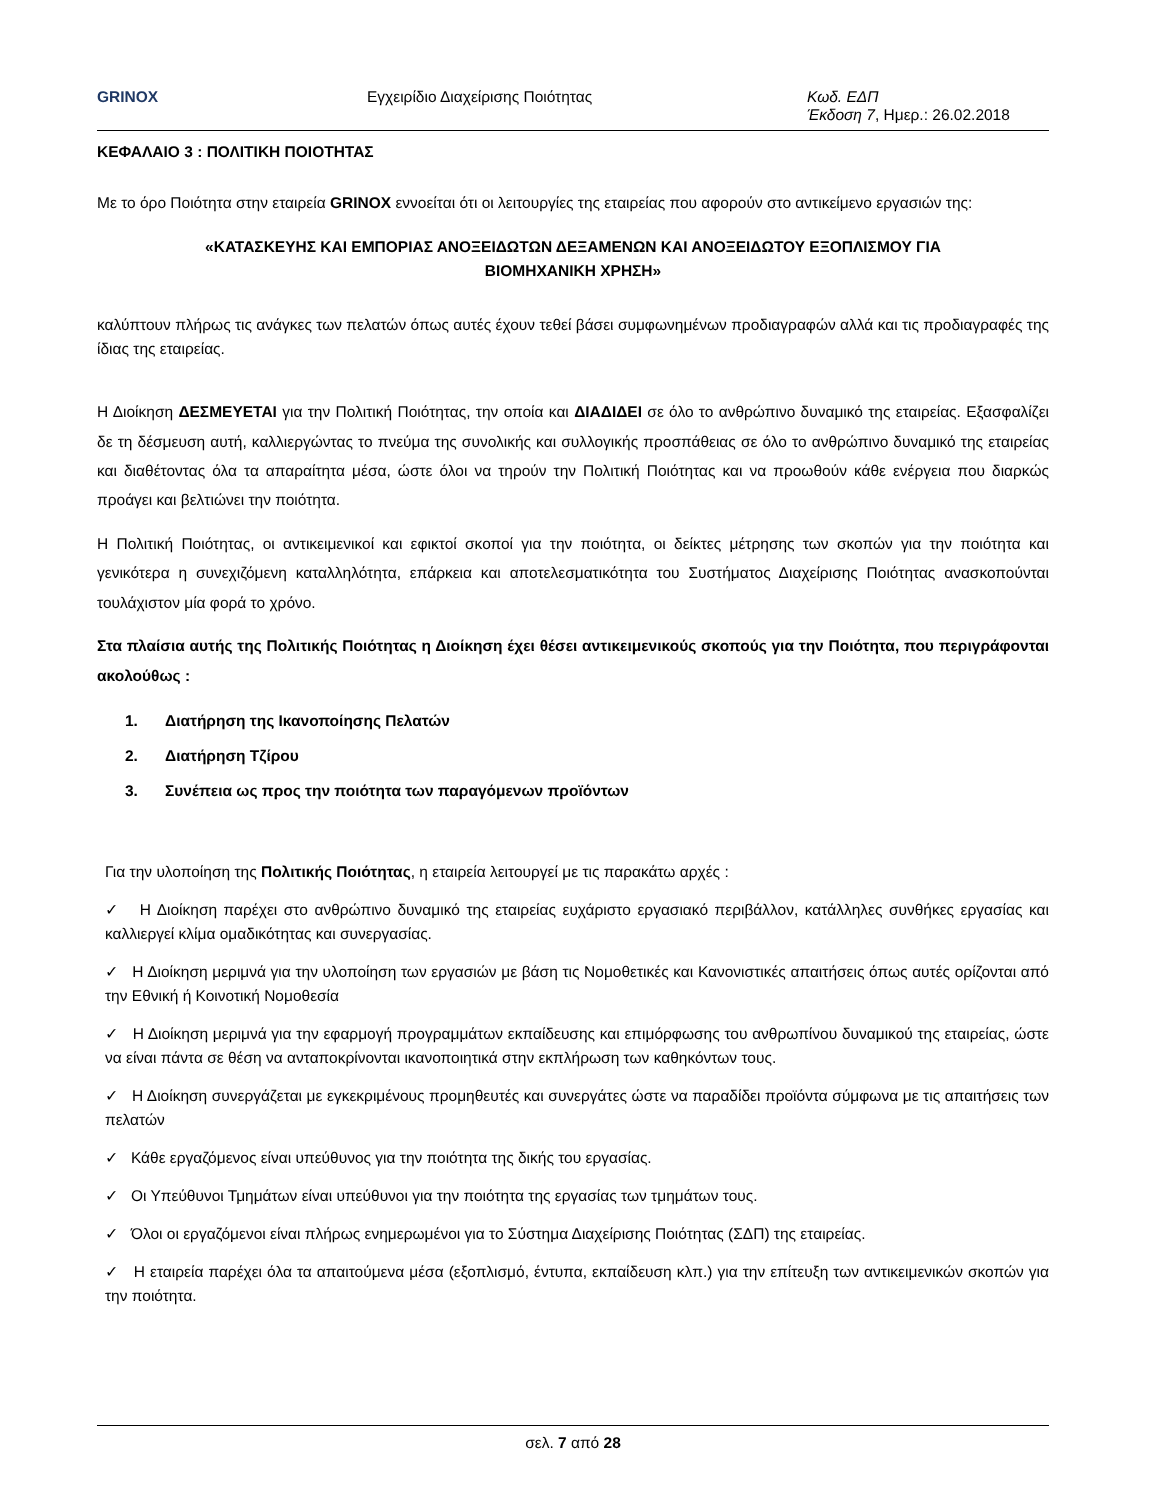GRINOX Εγχειρίδιο Διαχείρισης Ποιότητας Κωδ. ΕΔΠ
Έκδοση 7, Ημερ.: 26.02.2018
ΚΕΦΑΛΑΙΟ 3 : ΠΟΛΙΤΙΚΗ ΠΟΙΟΤΗΤΑΣ
Με το όρο Ποιότητα στην εταιρεία GRINOX εννοείται ότι οι λειτουργίες της εταιρείας που αφορούν στο αντικείμενο εργασιών της:
«ΚΑΤΑΣΚΕΥΗΣ ΚΑΙ ΕΜΠΟΡΙΑΣ ΑΝΟΞΕΙΔΩΤΩΝ ΔΕΞΑΜΕΝΩΝ ΚΑΙ ΑΝΟΞΕΙΔΩΤΟΥ ΕΞΟΠΛΙΣΜΟΥ ΓΙΑ
ΒΙΟΜΗΧΑΝΙΚΗ ΧΡΗΣΗ»
καλύπτουν πλήρως τις ανάγκες των πελατών όπως αυτές έχουν τεθεί βάσει συμφωνημένων προδιαγραφών αλλά και τις προδιαγραφές της ίδιας της εταιρείας.
Η Διοίκηση ΔΕΣΜΕΥΕΤΑΙ για την Πολιτική Ποιότητας, την οποία και ΔΙΑΔΙΔΕΙ σε όλο το ανθρώπινο δυναμικό της εταιρείας. Εξασφαλίζει δε τη δέσμευση αυτή, καλλιεργώντας το πνεύμα της συνολικής και συλλογικής προσπάθειας σε όλο το ανθρώπινο δυναμικό της εταιρείας και διαθέτοντας όλα τα απαραίτητα μέσα, ώστε όλοι να τηρούν την Πολιτική Ποιότητας και να προωθούν κάθε ενέργεια που διαρκώς προάγει και βελτιώνει την ποιότητα.
Η Πολιτική Ποιότητας, οι αντικειμενικοί και εφικτοί σκοποί για την ποιότητα, οι δείκτες μέτρησης των σκοπών για την ποιότητα και γενικότερα η συνεχιζόμενη καταλληλότητα, επάρκεια και αποτελεσματικότητα του Συστήματος Διαχείρισης Ποιότητας ανασκοπούνται τουλάχιστον μία φορά το χρόνο.
Στα πλαίσια αυτής της Πολιτικής Ποιότητας η Διοίκηση έχει θέσει αντικειμενικούς σκοπούς για την Ποιότητα, που περιγράφονται ακολούθως :
1. Διατήρηση της Ικανοποίησης Πελατών
2. Διατήρηση Τζίρου
3. Συνέπεια ως προς την ποιότητα των παραγόμενων προϊόντων
Για την υλοποίηση της Πολιτικής Ποιότητας, η εταιρεία λειτουργεί με τις παρακάτω αρχές :
✓ Η Διοίκηση παρέχει στο ανθρώπινο δυναμικό της εταιρείας ευχάριστο εργασιακό περιβάλλον, κατάλληλες συνθήκες εργασίας και καλλιεργεί κλίμα ομαδικότητας και συνεργασίας.
✓ Η Διοίκηση μεριμνά για την υλοποίηση των εργασιών με βάση τις Νομοθετικές και Κανονιστικές απαιτήσεις όπως αυτές ορίζονται από την Εθνική ή Κοινοτική Νομοθεσία
✓ Η Διοίκηση μεριμνά για την εφαρμογή προγραμμάτων εκπαίδευσης και επιμόρφωσης του ανθρωπίνου δυναμικού της εταιρείας, ώστε να είναι πάντα σε θέση να ανταποκρίνονται ικανοποιητικά στην εκπλήρωση των καθηκόντων τους.
✓ Η Διοίκηση συνεργάζεται με εγκεκριμένους προμηθευτές και συνεργάτες ώστε να παραδίδει προϊόντα σύμφωνα με τις απαιτήσεις των πελατών
✓ Κάθε εργαζόμενος είναι υπεύθυνος για την ποιότητα της δικής του εργασίας.
✓ Οι Υπεύθυνοι Τμημάτων είναι υπεύθυνοι για την ποιότητα της εργασίας των τμημάτων τους.
✓ Όλοι οι εργαζόμενοι είναι πλήρως ενημερωμένοι για το Σύστημα Διαχείρισης Ποιότητας (ΣΔΠ) της εταιρείας.
✓ Η εταιρεία παρέχει όλα τα απαιτούμενα μέσα (εξοπλισμό, έντυπα, εκπαίδευση κλπ.) για την επίτευξη των αντικειμενικών σκοπών για την ποιότητα.
σελ. 7 από 28